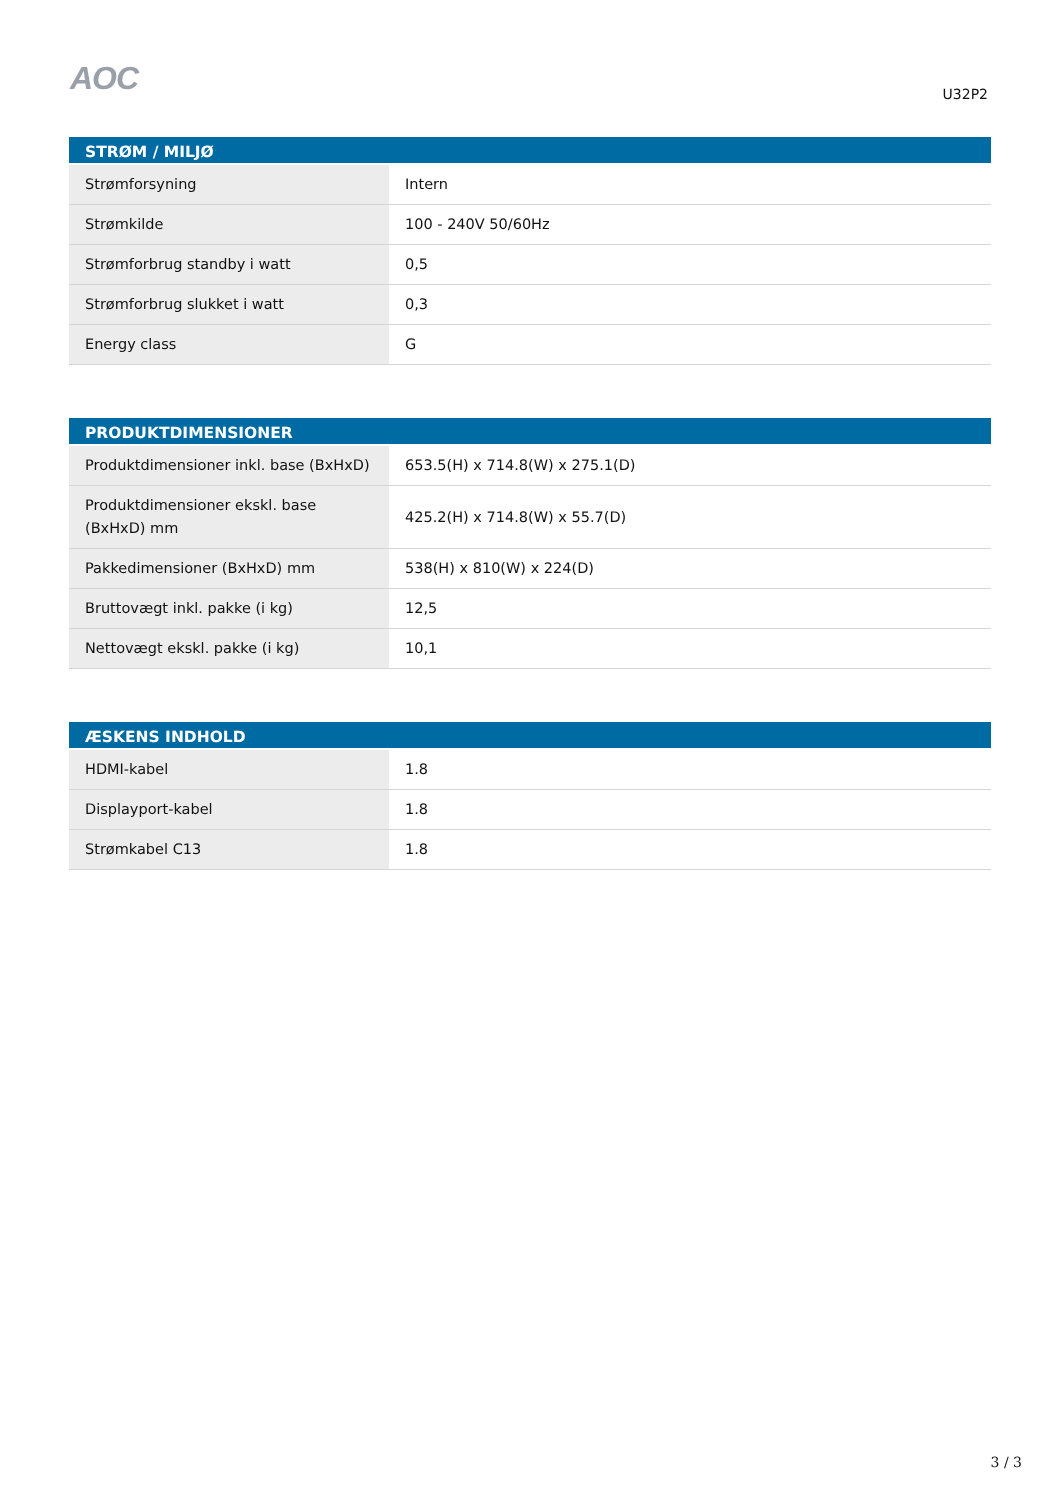AOC U32P2
| STRØM / MILJØ | |
| --- | --- |
| Strømforsyning | Intern |
| Strømkilde | 100 - 240V 50/60Hz |
| Strømforbrug standby i watt | 0,5 |
| Strømforbrug slukket i watt | 0,3 |
| Energy class | G |
| PRODUKTDIMENSIONER | |
| --- | --- |
| Produktdimensioner inkl. base (BxHxD) | 653.5(H) x 714.8(W) x 275.1(D) |
| Produktdimensioner ekskl. base (BxHxD) mm | 425.2(H) x 714.8(W) x 55.7(D) |
| Pakkedimensioner (BxHxD) mm | 538(H) x 810(W) x 224(D) |
| Bruttovægt inkl. pakke (i kg) | 12,5 |
| Nettovægt ekskl. pakke (i kg) | 10,1 |
| ÆSKENS INDHOLD | |
| --- | --- |
| HDMI-kabel | 1.8 |
| Displayport-kabel | 1.8 |
| Strømkabel C13 | 1.8 |
3 / 3